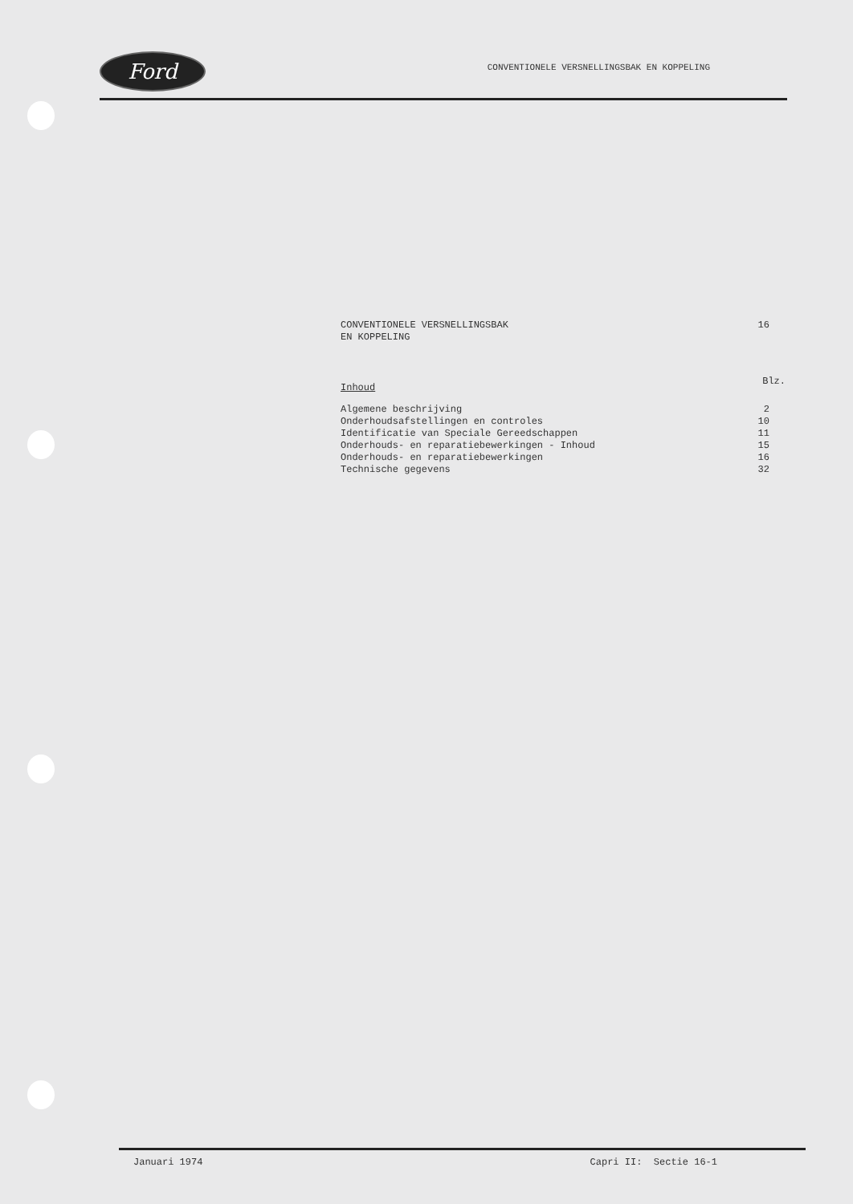Ford
CONVENTIONELE VERSNELLINGSBAK EN KOPPELING
CONVENTIONELE VERSNELLINGSBAK
EN KOPPELING
16
Inhoud
Blz.
Algemene beschrijving 2
Onderhoudsafstellingen en controles 10
Identificatie van Speciale Gereedschappen 11
Onderhouds- en reparatiebewerkingen - Inhoud 15
Onderhouds- en reparatiebewerkingen 16
Technische gegevens 32
Januari 1974 Capri II: Sectie 16-1